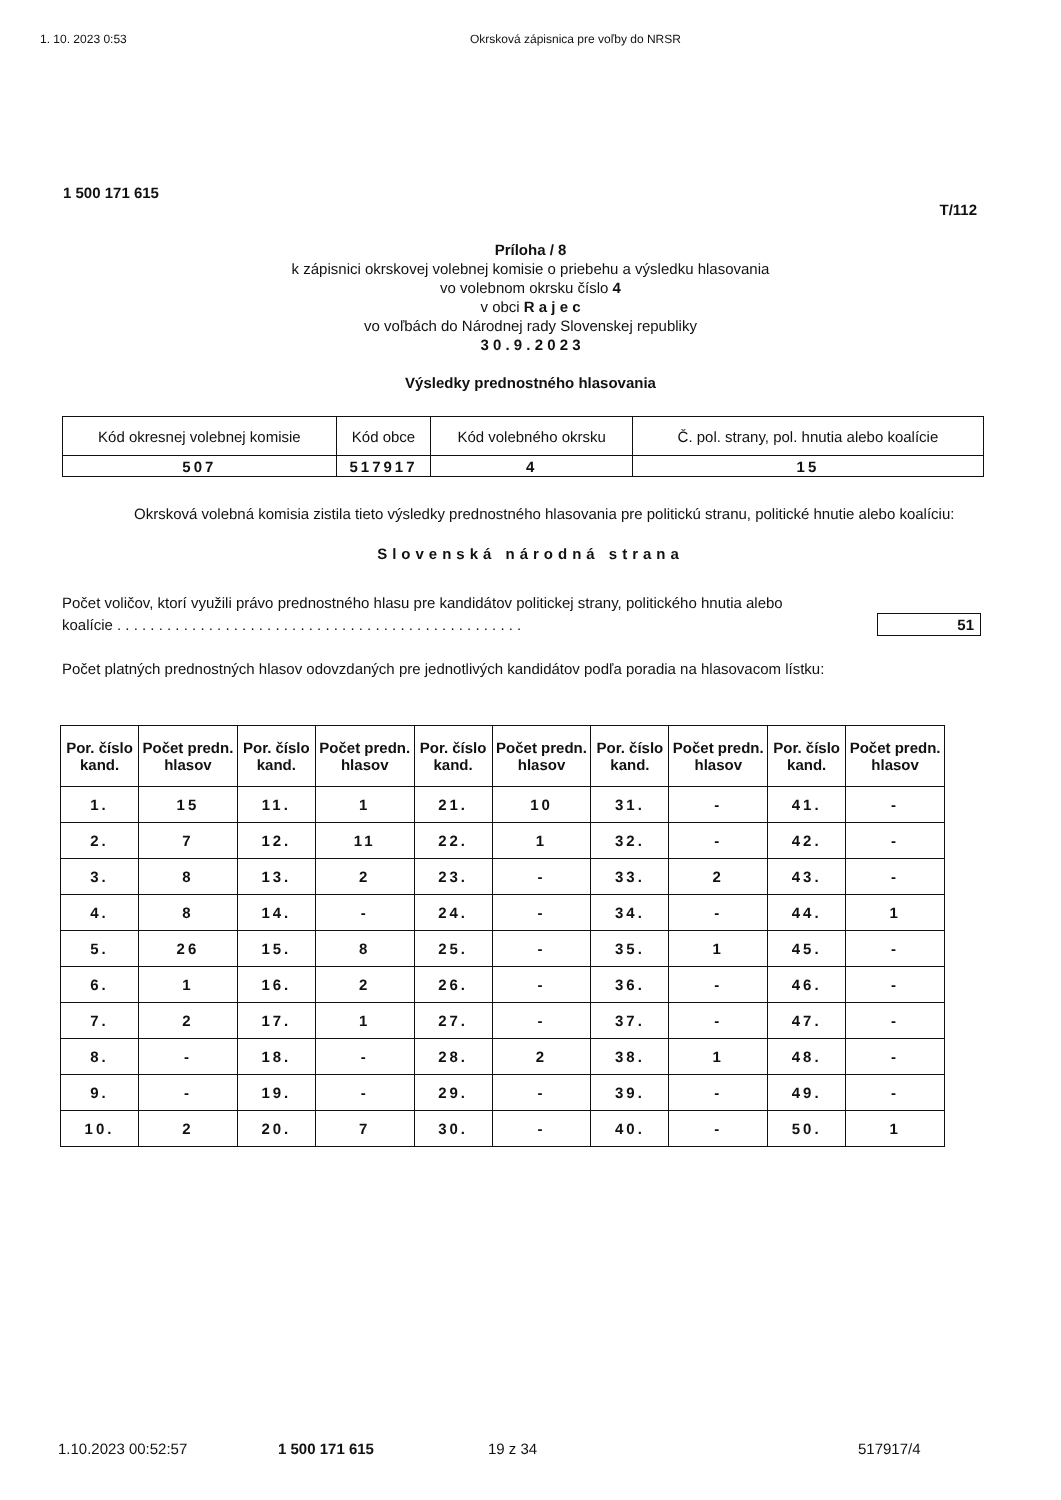1. 10. 2023 0:53 Okrsková zápisnica pre voľby do NRSR
1 500 171 615
T/112
Príloha / 8
k zápisnici okrskovej volebnej komisie o priebehu a výsledku hlasovania
vo volebnom okrsku číslo 4
v obci R a j e c
vo voľbách do Národnej rady Slovenskej republiky
3 0 . 9 . 2 0 2 3
Výsledky prednostného hlasovania
| Kód okresnej volebnej komisie | Kód obce | Kód volebného okrsku | Č. pol. strany, pol. hnutia alebo koalície |
| 507 | 517917 | 4 | 15 |
Okrsková volebná komisia zistila tieto výsledky prednostného hlasovania pre politickú stranu, politické hnutie alebo koalíciu:
Slovenská národná strana
Počet voličov, ktorí využili právo prednostného hlasu pre kandidátov politickej strany, politického hnutia alebo koalície . . . . . . . . . . . . . . . . . . . . . . . . . . . . . . . . . . . . . . . . . . . . . . . . .
51
Počet platných prednostných hlasov odovzdaných pre jednotlivých kandidátov podľa poradia na hlasovacom lístku:
| Por. číslo kand. | Počet predn. hlasov | Por. číslo kand. | Počet predn. hlasov | Por. číslo kand. | Počet predn. hlasov | Por. číslo kand. | Počet predn. hlasov | Por. číslo kand. | Počet predn. hlasov |
| --- | --- | --- | --- | --- | --- | --- | --- | --- | --- |
| 1. | 15 | 11. | 1 | 21. | 10 | 31. | - | 41. | - |
| 2. | 7 | 12. | 11 | 22. | 1 | 32. | - | 42. | - |
| 3. | 8 | 13. | 2 | 23. | - | 33. | 2 | 43. | - |
| 4. | 8 | 14. | - | 24. | - | 34. | - | 44. | 1 |
| 5. | 26 | 15. | 8 | 25. | - | 35. | 1 | 45. | - |
| 6. | 1 | 16. | 2 | 26. | - | 36. | - | 46. | - |
| 7. | 2 | 17. | 1 | 27. | - | 37. | - | 47. | - |
| 8. | - | 18. | - | 28. | 2 | 38. | 1 | 48. | - |
| 9. | - | 19. | - | 29. | - | 39. | - | 49. | - |
| 10. | 2 | 20. | 7 | 30. | - | 40. | - | 50. | 1 |
1.10.2023 00:52:57 1 500 171 615 19 z 34 517917/4